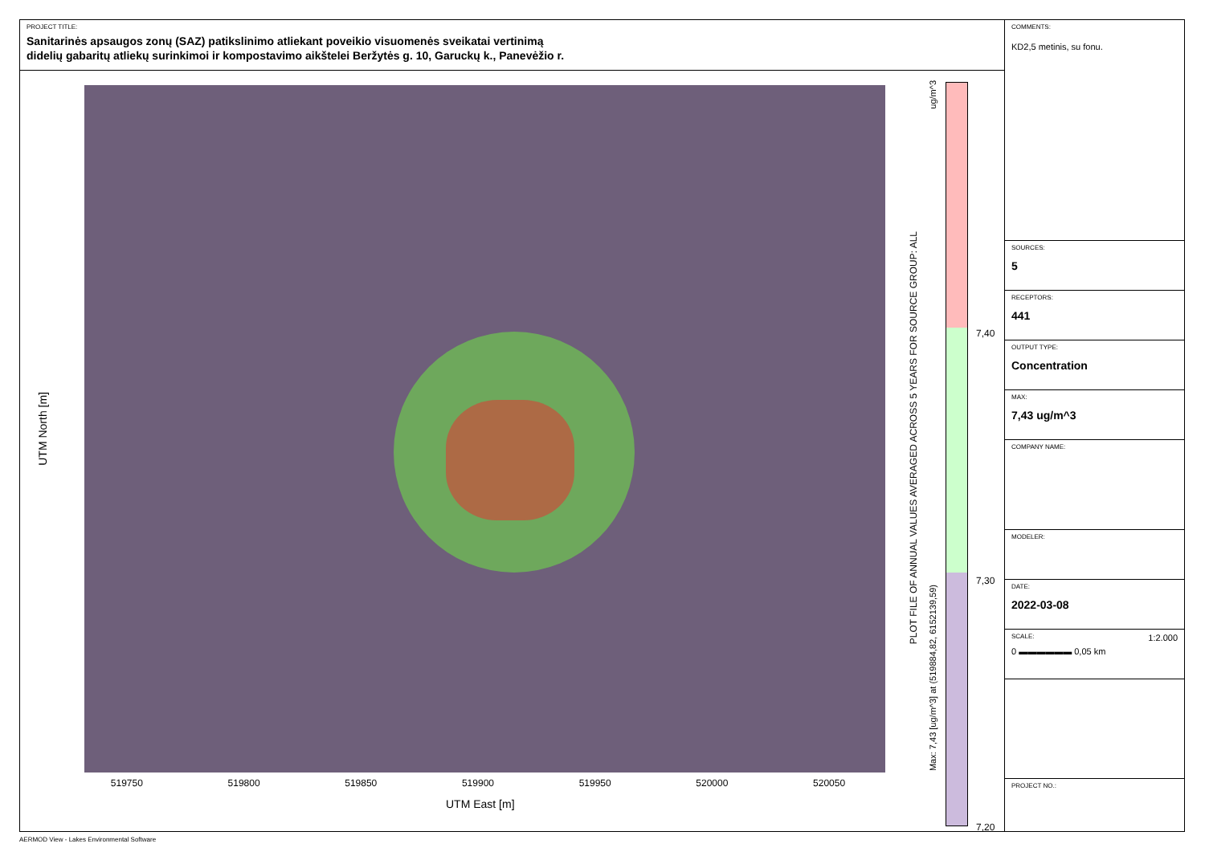PROJECT TITLE:
Sanitarinės apsaugos zonų (SAZ) patikslinimo atliekant poveikio visuomenės sveikatai vertinimą
didelių gabaritų atliekų surinkimoi ir kompostavimo aikštelei Beržytės g. 10, Garuckų k., Panevėžio r.
UTM North [m]
519750 519800 519850 519900 519950 520000 520050
UTM East [m]
PLOT FILE OF ANNUAL VALUES AVERAGED ACROSS 5 YEARS FOR SOURCE GROUP: ALL
Max: 7,43 [ug/m^3] at (519884,82, 6152139,59)
ug/m^3
7,40
7,30
7,20
COMMENTS:
KD2,5 metinis, su fonu.
SOURCES:
5
RECEPTORS:
441
OUTPUT TYPE:
Concentration
MAX:
7,43 ug/m^3
COMPANY NAME:
MODELER:
DATE:
2022-03-08
SCALE: 1:2.000
0 ▬▬▬▬▬▬ 0,05 km
PROJECT NO.:
AERMOD View - Lakes Environmental Software